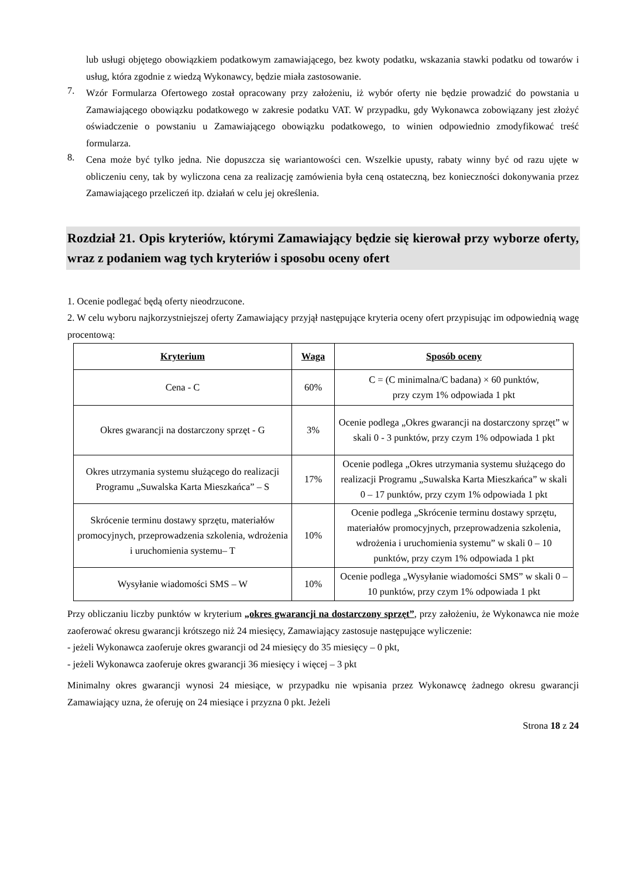lub usługi objętego obowiązkiem podatkowym zamawiającego, bez kwoty podatku, wskazania stawki podatku od towarów i usług, która zgodnie z wiedzą Wykonawcy, będzie miała zastosowanie.
7.
Wzór Formularza Ofertowego został opracowany przy założeniu, iż wybór oferty nie będzie prowadzić do powstania u Zamawiającego obowiązku podatkowego w zakresie podatku VAT. W przypadku, gdy Wykonawca zobowiązany jest złożyć oświadczenie o powstaniu u Zamawiającego obowiązku podatkowego, to winien odpowiednio zmodyfikować treść formularza.
8.
Cena może być tylko jedna. Nie dopuszcza się wariantowości cen. Wszelkie upusty, rabaty winny być od razu ujęte w obliczeniu ceny, tak by wyliczona cena za realizację zamówienia była ceną ostateczną, bez konieczności dokonywania przez Zamawiającego przeliczeń itp. działań w celu jej określenia.
Rozdział 21. Opis kryteriów, którymi Zamawiający będzie się kierował przy wyborze oferty, wraz z podaniem wag tych kryteriów i sposobu oceny ofert
1. Ocenie podlegać będą oferty nieodrzucone.
2. W celu wyboru najkorzystniejszej oferty Zamawiający przyjął następujące kryteria oceny ofert przypisując im odpowiednią wagę procentową:
| Kryterium | Waga | Sposób oceny |
| --- | --- | --- |
| Cena - C | 60% | C = (C minimalna/C badana) × 60 punktów, przy czym 1% odpowiada 1 pkt |
| Okres gwarancji na dostarczony sprzęt - G | 3% | Ocenie podlega „Okres gwarancji na dostarczony sprzęt” w skali 0 - 3 punktów, przy czym 1% odpowiada 1 pkt |
| Okres utrzymania systemu służącego do realizacji Programu „Suwalska Karta Mieszkańca” – S | 17% | Ocenie podlega „Okres utrzymania systemu służącego do realizacji Programu „Suwalska Karta Mieszkańca” w skali 0 – 17 punktów, przy czym 1% odpowiada 1 pkt |
| Skrócenie terminu dostawy sprzętu, materiałów promocyjnych, przeprowadzenia szkolenia, wdrożenia i uruchomienia systemu– T | 10% | Ocenie podlega „Skrócenie terminu dostawy sprzętu, materiałów promocyjnych, przeprowadzenia szkolenia, wdrożenia i uruchomienia systemu” w skali 0 – 10 punktów, przy czym 1% odpowiada 1 pkt |
| Wysyłanie wiadomości SMS – W | 10% | Ocenie podlega „Wysyłanie wiadomości SMS” w skali 0 – 10 punktów, przy czym 1% odpowiada 1 pkt |
Przy obliczaniu liczby punktów w kryterium „okres gwarancji na dostarczony sprzęt”, przy założeniu, że Wykonawca nie może zaoferować okresu gwarancji krótszego niż 24 miesięcy, Zamawiający zastosuje następujące wyliczenie:
- jeżeli Wykonawca zaoferuje okres gwarancji od 24 miesięcy do 35 miesięcy – 0 pkt,
- jeżeli Wykonawca zaoferuje okres gwarancji 36 miesięcy i więcej – 3 pkt
Minimalny okres gwarancji wynosi 24 miesiące, w przypadku nie wpisania przez Wykonawcę żadnego okresu gwarancji Zamawiający uzna, że oferuję on 24 miesiące i przyzna 0 pkt. Jeżeli
Strona 18 z 24